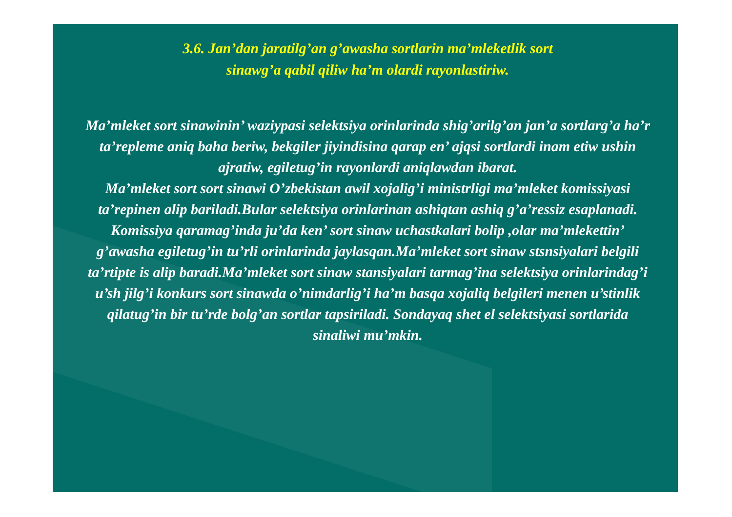3.6. Jan’dan jaratilg’an g’awasha sortlarin ma’mleketlik sort
sinawg’a qabil qiliw ha’m olardi rayonlastiriw.
Ma’mleket sort sinawinin’ waziypasi selektsiya orinlarinda shig’arilg’an jan’a sortlarg’a ha’r ta’repleme aniq baha beriw, bekgiler jiyindisina qarap en’ ajqsi sortlardi inam etiw ushin ajratiw, egiletug’in rayonlardi aniqlawdan ibarat.
Ma’mleket sort sort sinawi O’zbekistan awil xojalig’i ministrligi ma’mleket komissiyasi ta’repinen alip bariladi.Bular selektsiya orinlarinan ashiqtan ashiq g’a’ressiz esaplanadi. Komissiya qaramag’inda ju’da ken’ sort sinaw uchastkalari bolip ,olar ma’mlekettin’ g’awasha egiletug’in tu’rli orinlarinda jaylasqan.Ma’mleket sort sinaw stsnsiyalari belgili ta’rtipte is alip baradi.Ma’mleket sort sinaw stansiyalari tarmag’ina selektsiya orinlarindag’i u’sh jilg’i konkurs sort sinawda o’nimdarlig’i ha’m basqa xojaliq belgileri menen u’stinlik qilatug’in bir tu’rde bolg’an sortlar tapsiriladi. Sondayaq shet el selektsiyasi sortlarida sinaliwi mu’mkin.